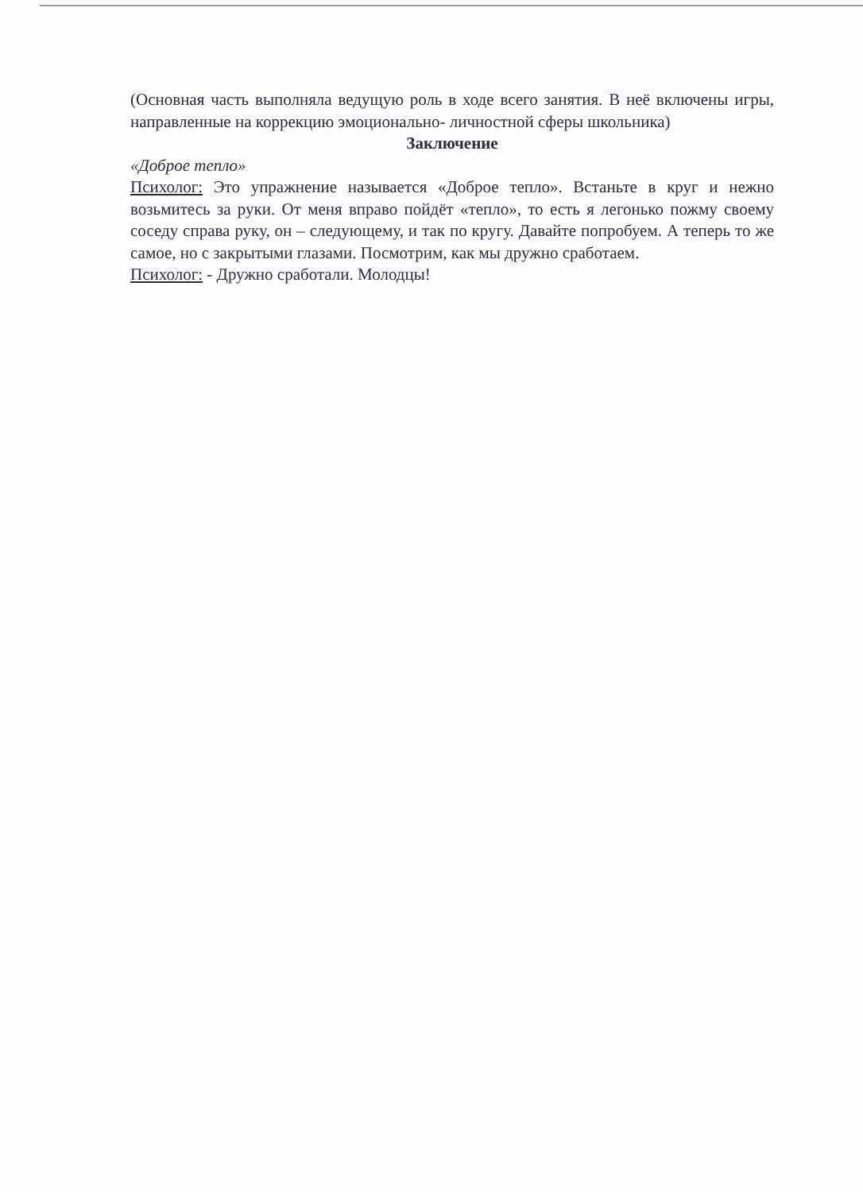(Основная часть выполняла ведущую роль в ходе всего занятия. В неё включены игры, направленные на коррекцию эмоционально- личностной сферы школьника)
Заключение
«Доброе тепло»
Психолог: Это упражнение называется «Доброе тепло». Встаньте в круг и нежно возьмитесь за руки. От меня вправо пойдёт «тепло», то есть я легонько пожму своему соседу справа руку, он – следующему, и так по кругу. Давайте попробуем. А теперь то же самое, но с закрытыми глазами. Посмотрим, как мы дружно сработаем.
Психолог: - Дружно сработали. Молодцы!